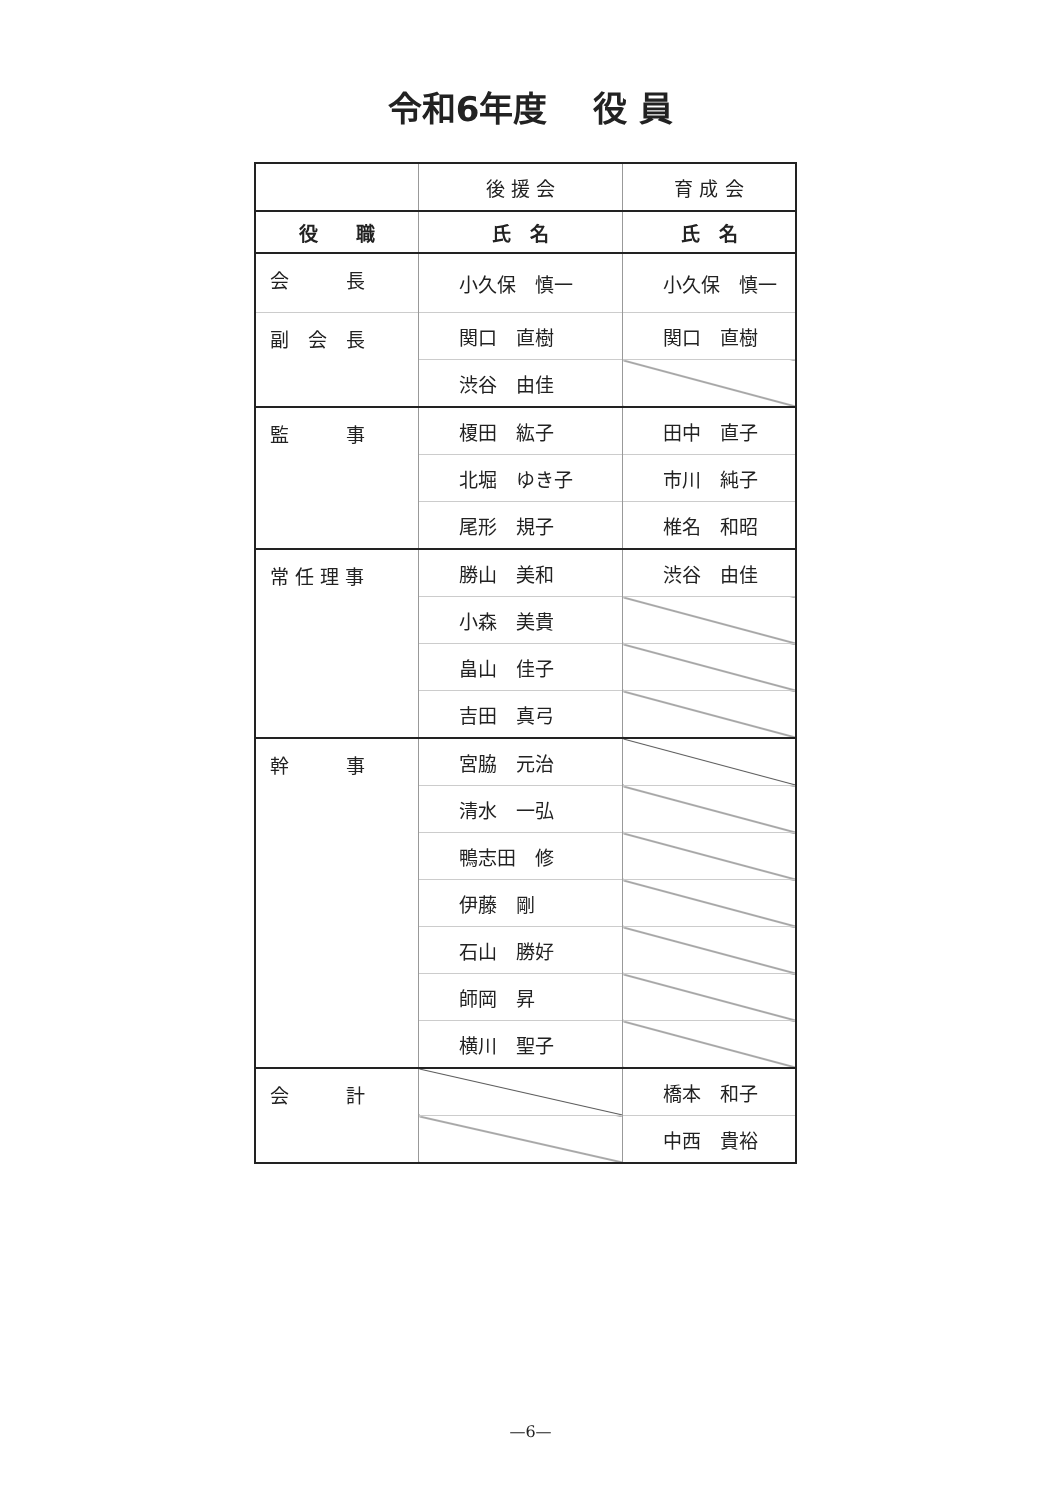令和6年度　 役 員
| | 後 援 会 | 育 成 会 |
| 役 職 | 氏 名 | 氏 名 |
| 会 長 | 小久保 慎一 | 小久保 慎一 |
| 副 会 長 | 関口 直樹 | 関口 直樹 |
| | 渋谷 由佳 | |
| 監 事 | 榎田 紘子 | 田中 直子 |
| | 北堀 ゆき子 | 市川 純子 |
| | 尾形 規子 | 椎名 和昭 |
| 常 任 理 事 | 勝山 美和 | 渋谷 由佳 |
| | 小森 美貴 | |
| | 畠山 佳子 | |
| | 吉田 真弓 | |
| 幹 事 | 宮脇 元治 | |
| | 清水 一弘 | |
| | 鴨志田 修 | |
| | 伊藤 剛 | |
| | 石山 勝好 | |
| | 師岡 昇 | |
| | 横川 聖子 | |
| 会 計 | | 橋本 和子 |
| | | 中西 貴裕 |
—6—